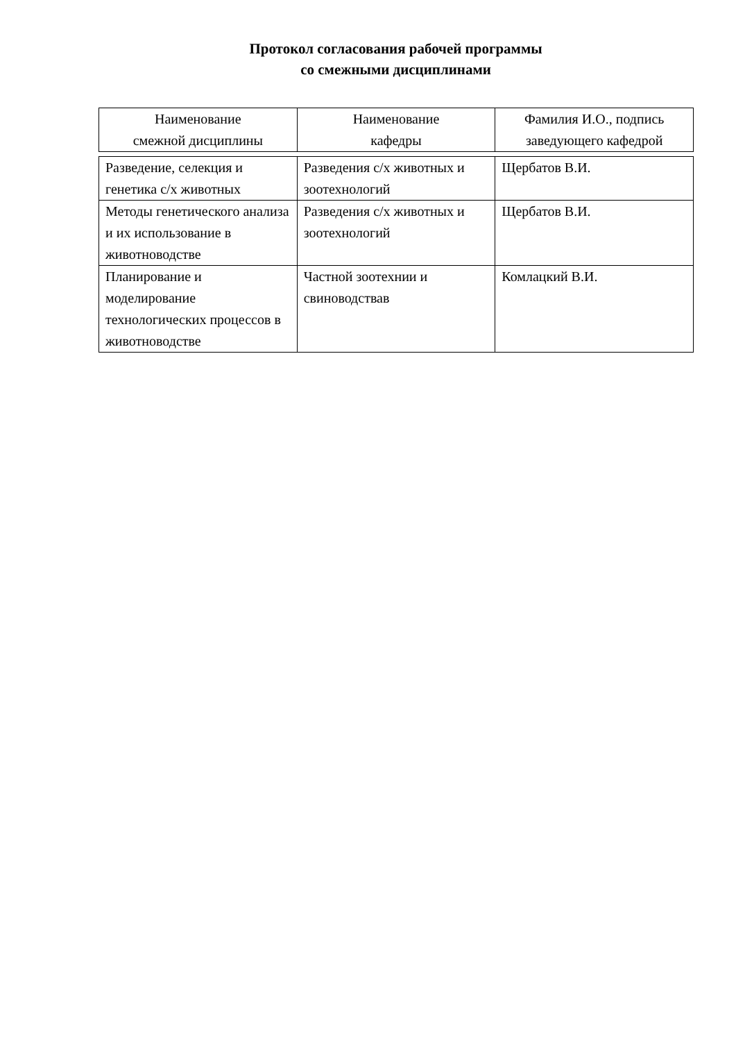Протокол согласования рабочей программы
со смежными дисциплинами
| Наименование смежной дисциплины | Наименование кафедры | Фамилия И.О., подпись заведующего кафедрой |
| --- | --- | --- |
| Разведение, селекция и генетика с/х животных | Разведения с/х животных и зоотехнологий | Щербатов В.И. |
| Методы генетического анализа и их использование в животноводстве | Разведения с/х животных и зоотехнологий | Щербатов В.И. |
| Планирование и моделирование технологических процессов в животноводстве | Частной зоотехнии и свиноводствав | Комлацкий В.И. |